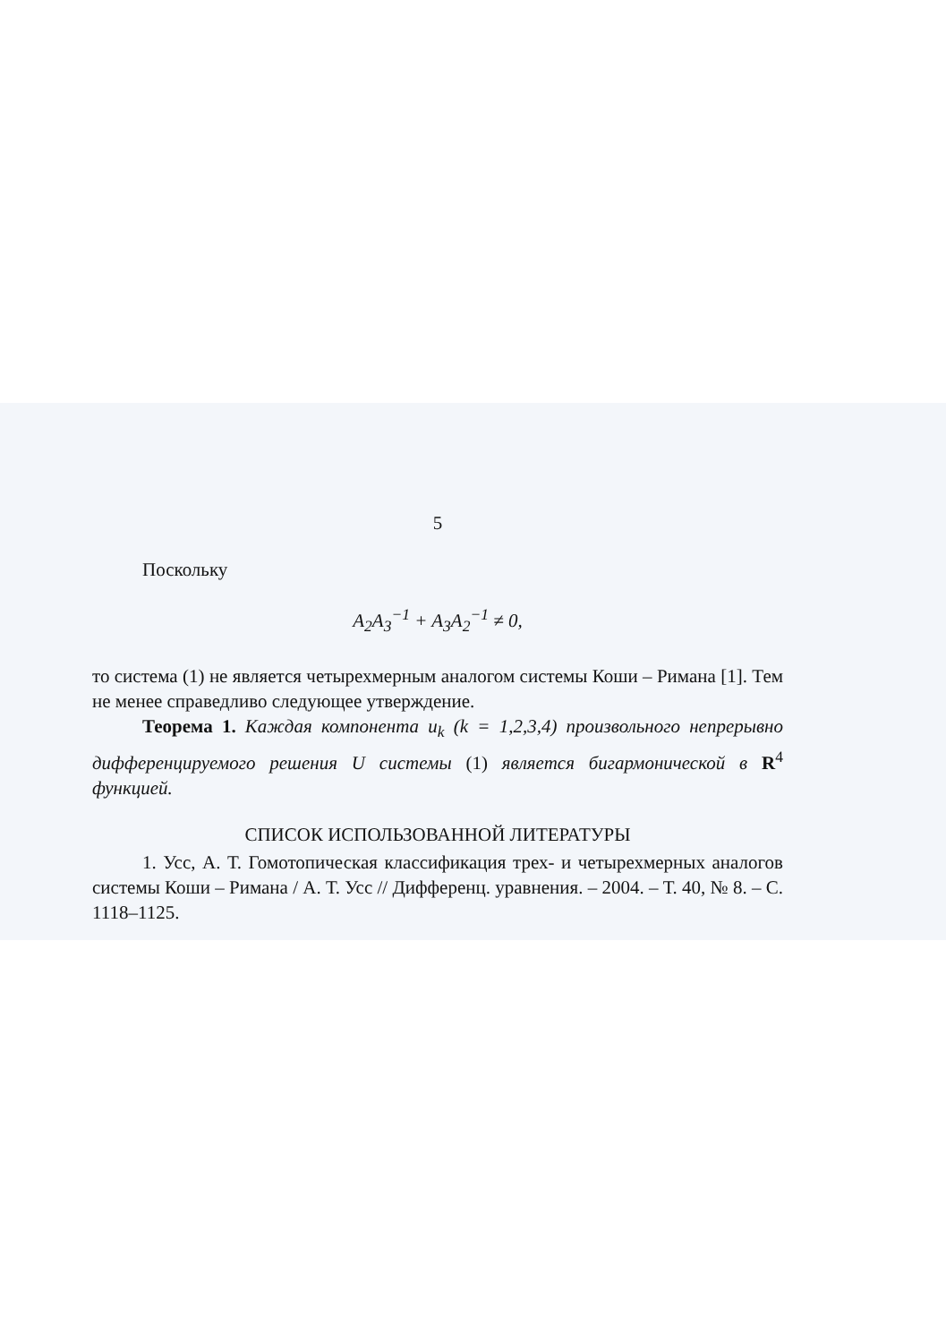5
Поскольку
A<sub>2</sub>A<sub>3</sub><sup>−1</sup> + A<sub>3</sub>A<sub>2</sub><sup>−1</sup> ≠ 0,
то система (1) не является четырехмерным аналогом системы Коши – Римана [1]. Тем не менее справедливо следующее утверждение.
Теорема 1. Каждая компонента u<sub>k</sub> (k = 1,2,3,4) произвольного непрерывно дифференцируемого решения U системы (1) является бигармонической в R<sup>4</sup> функцией.
СПИСОК ИСПОЛЬЗОВАННОЙ ЛИТЕРАТУРЫ
1. Усс, А. Т. Гомотопическая классификация трех- и четырехмерных аналогов системы Коши – Римана / А. Т. Усс // Дифференц. уравнения. – 2004. – Т. 40, № 8. – С. 1118–1125.